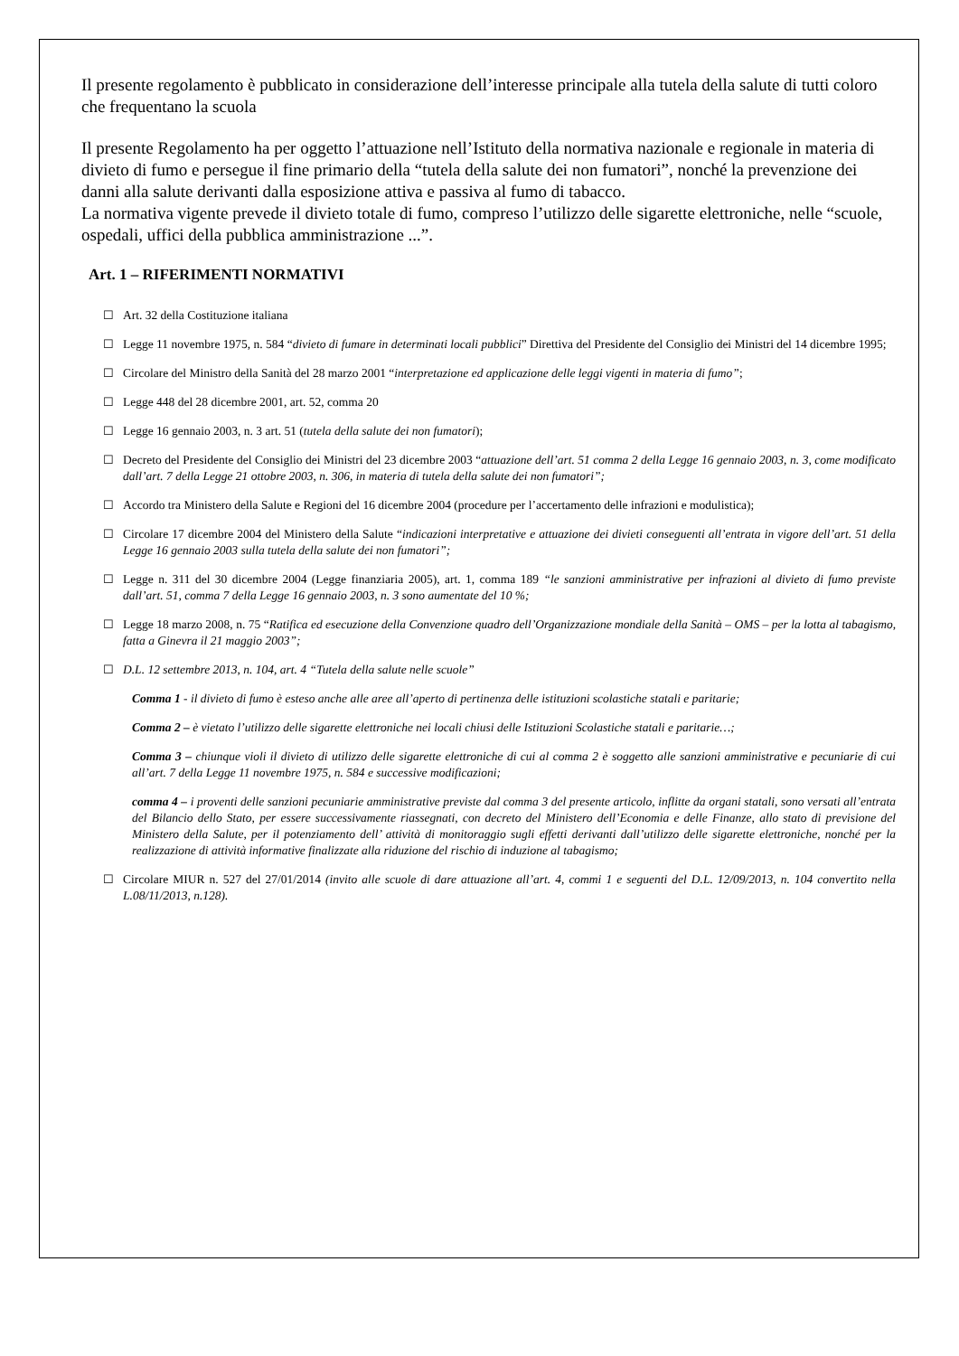Il presente regolamento è pubblicato in considerazione dell’interesse principale alla tutela della salute di tutti coloro che frequentano la scuola
Il presente Regolamento ha per oggetto l’attuazione nell’Istituto della normativa nazionale e regionale in materia di divieto di fumo e persegue il fine primario della “tutela della salute dei non fumatori”, nonché la prevenzione dei danni alla salute derivanti dalla esposizione attiva e passiva al fumo di tabacco.
La normativa vigente prevede il divieto totale di fumo, compreso l’utilizzo delle sigarette elettroniche, nelle “scuole, ospedali, uffici della pubblica amministrazione ...”.
Art. 1 – RIFERIMENTI NORMATIVI
☐ Art. 32 della Costituzione italiana
☐ Legge 11 novembre 1975, n. 584 “divieto di fumare in determinati locali pubblici” Direttiva del Presidente del Consiglio dei Ministri del 14 dicembre 1995;
☐ Circolare del Ministro della Sanità del 28 marzo 2001 “interpretazione ed applicazione delle leggi vigenti in materia di fumo”;
☐ Legge 448 del 28 dicembre 2001, art. 52, comma 20
☐ Legge 16 gennaio 2003, n. 3 art. 51 (tutela della salute dei non fumatori);
☐ Decreto del Presidente del Consiglio dei Ministri del 23 dicembre 2003 “attuazione dell’art. 51 comma 2 della Legge 16 gennaio 2003, n. 3, come modificato dall’art. 7 della Legge 21 ottobre 2003, n. 306, in materia di tutela della salute dei non fumatori”;
☐ Accordo tra Ministero della Salute e Regioni del 16 dicembre 2004 (procedure per l’accertamento delle infrazioni e modulistica);
☐ Circolare 17 dicembre 2004 del Ministero della Salute “indicazioni interpretative e attuazione dei divieti conseguenti all’entrata in vigore dell’art. 51 della Legge 16 gennaio 2003 sulla tutela della salute dei non fumatori”;
☐ Legge n. 311 del 30 dicembre 2004 (Legge finanziaria 2005), art. 1, comma 189 “le sanzioni amministrative per infrazioni al divieto di fumo previste dall’art. 51, comma 7 della Legge 16 gennaio 2003, n. 3 sono aumentate del 10 %;
☐ Legge 18 marzo 2008, n. 75 “Ratifica ed esecuzione della Convenzione quadro dell’Organizzazione mondiale della Sanità – OMS – per la lotta al tabagismo, fatta a Ginevra il 21 maggio 2003”;
☐ D.L. 12 settembre 2013, n. 104, art. 4 “Tutela della salute nelle scuole”
Comma 1 - il divieto di fumo è esteso anche alle aree all’aperto di pertinenza delle istituzioni scolastiche statali e paritarie;
Comma 2 – è vietato l’utilizzo delle sigarette elettroniche nei locali chiusi delle Istituzioni Scolastiche statali e paritarie…;
Comma 3 – chiunque violi il divieto di utilizzo delle sigarette elettroniche di cui al comma 2 è soggetto alle sanzioni amministrative e pecuniarie di cui all’art. 7 della Legge 11 novembre 1975, n. 584 e successive modificazioni;
comma 4 – i proventi delle sanzioni pecuniarie amministrative previste dal comma 3 del presente articolo, inflitte da organi statali, sono versati all’entrata del Bilancio dello Stato, per essere successivamente riassegnati, con decreto del Ministero dell’Economia e delle Finanze, allo stato di previsione del Ministero della Salute, per il potenziamento dell’ attività di monitoraggio sugli effetti derivanti dall’utilizzo delle sigarette elettroniche, nonché per la realizzazione di attività informative finalizzate alla riduzione del rischio di induzione al tabagismo;
☐ Circolare MIUR n. 527 del 27/01/2014 (invito alle scuole di dare attuazione all’art. 4, commi 1 e seguenti del D.L. 12/09/2013, n. 104 convertito nella L.08/11/2013, n.128).